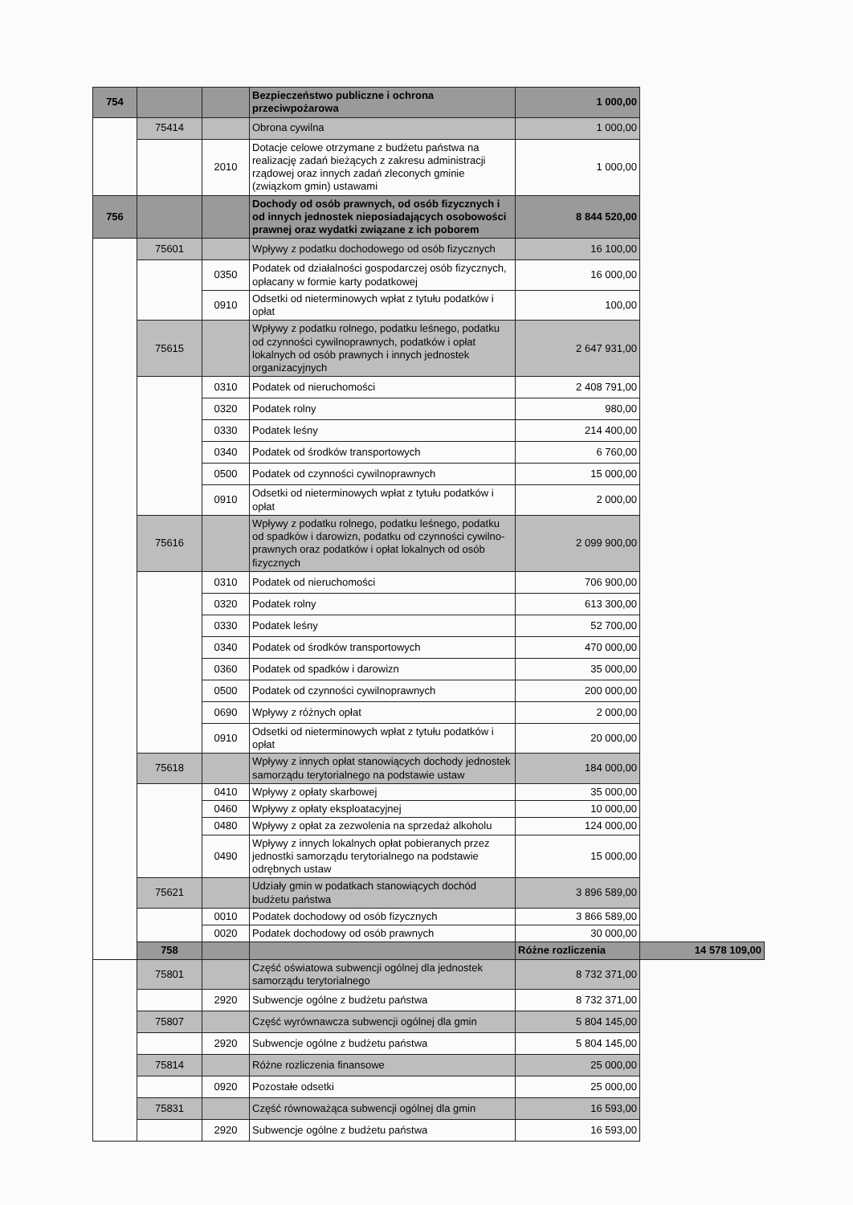| 754 | | | Bezpieczeństwo publiczne i ochrona przeciwpożarowa | 1 000,00 | |
| | 75414 | | Obrona cywilna | 1 000,00 | |
| | | 2010 | Dotacje celowe otrzymane z budżetu państwa na realizację zadań bieżących z zakresu administracji rządowej oraz innych zadań zleconych gminie (związkom gmin) ustawami | 1 000,00 | |
| 756 | | | Dochody od osób prawnych, od osób fizycznych i od innych jednostek nieposiadających osobowości prawnej oraz wydatki związane z ich poborem | 8 844 520,00 | |
| | 75601 | | Wpływy z podatku dochodowego od osób fizycznych | 16 100,00 | |
| | | 0350 | Podatek od działalności gospodarczej osób fizycznych, opłacany w formie karty podatkowej | 16 000,00 | |
| | | 0910 | Odsetki od nieterminowych wpłat z tytułu podatków i opłat | 100,00 | |
| | 75615 | | Wpływy z podatku rolnego, podatku leśnego, podatku od czynności cywilnoprawnych, podatków i opłat lokalnych od osób prawnych i innych jednostek organizacyjnych | 2 647 931,00 | |
| | | 0310 | Podatek od nieruchomości | 2 408 791,00 | |
| | | 0320 | Podatek rolny | 980,00 | |
| | | 0330 | Podatek leśny | 214 400,00 | |
| | | 0340 | Podatek od środków transportowych | 6 760,00 | |
| | | 0500 | Podatek od czynności cywilnoprawnych | 15 000,00 | |
| | | 0910 | Odsetki od nieterminowych wpłat z tytułu podatków i opłat | 2 000,00 | |
| | 75616 | | Wpływy z podatku rolnego, podatku leśnego, podatku od spadków i darowizn, podatku od czynności cywilno-prawnych oraz podatków i opłat lokalnych od osób fizycznych | 2 099 900,00 | |
| | | 0310 | Podatek od nieruchomości | 706 900,00 | |
| | | 0320 | Podatek rolny | 613 300,00 | |
| | | 0330 | Podatek leśny | 52 700,00 | |
| | | 0340 | Podatek od środków transportowych | 470 000,00 | |
| | | 0360 | Podatek od spadków i darowizn | 35 000,00 | |
| | | 0500 | Podatek od czynności cywilnoprawnych | 200 000,00 | |
| | | 0690 | Wpływy z różnych opłat | 2 000,00 | |
| | | 0910 | Odsetki od nieterminowych wpłat z tytułu podatków i opłat | 20 000,00 | |
| | 75618 | | Wpływy z innych opłat stanowiących dochody jednostek samorządu terytorialnego na podstawie ustaw | 184 000,00 | |
| | | 0410 | Wpływy z opłaty skarbowej | 35 000,00 | |
| | | 0460 | Wpływy z opłaty eksploatacyjnej | 10 000,00 | |
| | | 0480 | Wpływy z opłat za zezwolenia na sprzedaż alkoholu | 124 000,00 | |
| | | 0490 | Wpływy z innych lokalnych opłat pobieranych przez jednostki samorządu terytorialnego na podstawie odrębnych ustaw | 15 000,00 | |
| | 75621 | | Udziały gmin w podatkach stanowiących dochód budżetu państwa | 3 896 589,00 | |
| | | 0010 | Podatek dochodowy od osób fizycznych | 3 866 589,00 | |
| | | 0020 | Podatek dochodowy od osób prawnych | 30 000,00 | |
| | 758 | | | Różne rozliczenia | 14 578 109,00 |
| | 75801 | | Część oświatowa subwencji ogólnej dla jednostek samorządu terytorialnego | 8 732 371,00 | |
| | | 2920 | Subwencje ogólne z budżetu państwa | 8 732 371,00 | |
| | 75807 | | Część wyrównawcza subwencji ogólnej dla gmin | 5 804 145,00 | |
| | | 2920 | Subwencje ogólne z budżetu państwa | 5 804 145,00 | |
| | 75814 | | Różne rozliczenia finansowe | 25 000,00 | |
| | | 0920 | Pozostałe odsetki | 25 000,00 | |
| | 75831 | | Część równoważąca subwencji ogólnej dla gmin | 16 593,00 | |
| | | 2920 | Subwencje ogólne z budżetu państwa | 16 593,00 | |